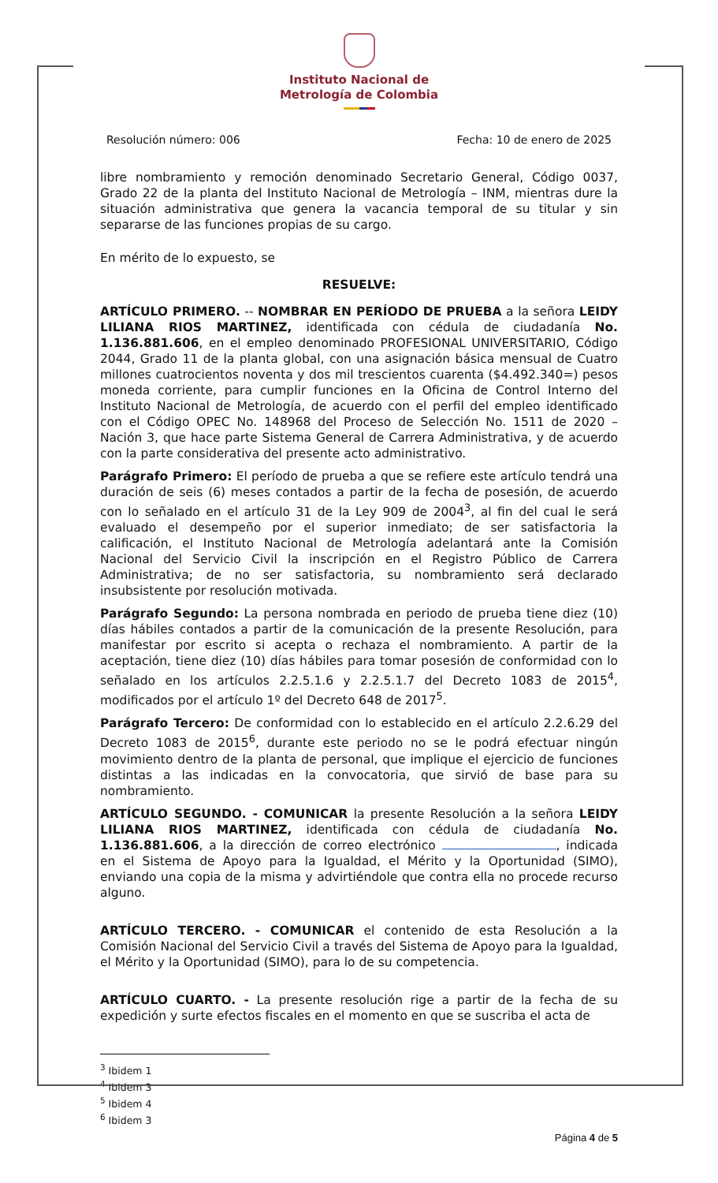Instituto Nacional de
Metrología de Colombia
Resolución número: 006 Fecha: 10 de enero de 2025
libre nombramiento y remoción denominado Secretario General, Código 0037, Grado 22 de la planta del Instituto Nacional de Metrología – INM, mientras dure la situación administrativa que genera la vacancia temporal de su titular y sin separarse de las funciones propias de su cargo.
En mérito de lo expuesto, se
RESUELVE:
ARTÍCULO PRIMERO. -- NOMBRAR EN PERÍODO DE PRUEBA a la señora LEIDY LILIANA RIOS MARTINEZ, identificada con cédula de ciudadanía No. 1.136.881.606, en el empleo denominado PROFESIONAL UNIVERSITARIO, Código 2044, Grado 11 de la planta global, con una asignación básica mensual de Cuatro millones cuatrocientos noventa y dos mil trescientos cuarenta ($4.492.340=) pesos moneda corriente, para cumplir funciones en la Oficina de Control Interno del Instituto Nacional de Metrología, de acuerdo con el perfil del empleo identificado con el Código OPEC No. 148968 del Proceso de Selección No. 1511 de 2020 – Nación 3, que hace parte Sistema General de Carrera Administrativa, y de acuerdo con la parte considerativa del presente acto administrativo.
Parágrafo Primero: El período de prueba a que se refiere este artículo tendrá una duración de seis (6) meses contados a partir de la fecha de posesión, de acuerdo con lo señalado en el artículo 31 de la Ley 909 de 2004<sup>3</sup>, al fin del cual le será evaluado el desempeño por el superior inmediato; de ser satisfactoria la calificación, el Instituto Nacional de Metrología adelantará ante la Comisión Nacional del Servicio Civil la inscripción en el Registro Público de Carrera Administrativa; de no ser satisfactoria, su nombramiento será declarado insubsistente por resolución motivada.
Parágrafo Segundo: La persona nombrada en periodo de prueba tiene diez (10) días hábiles contados a partir de la comunicación de la presente Resolución, para manifestar por escrito si acepta o rechaza el nombramiento. A partir de la aceptación, tiene diez (10) días hábiles para tomar posesión de conformidad con lo señalado en los artículos 2.2.5.1.6 y 2.2.5.1.7 del Decreto 1083 de 2015<sup>4</sup>, modificados por el artículo 1º del Decreto 648 de 2017<sup>5</sup>.
Parágrafo Tercero: De conformidad con lo establecido en el artículo 2.2.6.29 del Decreto 1083 de 2015<sup>6</sup>, durante este periodo no se le podrá efectuar ningún movimiento dentro de la planta de personal, que implique el ejercicio de funciones distintas a las indicadas en la convocatoria, que sirvió de base para su nombramiento.
ARTÍCULO SEGUNDO. - COMUNICAR la presente Resolución a la señora LEIDY LILIANA RIOS MARTINEZ, identificada con cédula de ciudadanía No. 1.136.881.606, a la dirección de correo electrónico , indicada en el Sistema de Apoyo para la Igualdad, el Mérito y la Oportunidad (SIMO), enviando una copia de la misma y advirtiéndole que contra ella no procede recurso alguno.
ARTÍCULO TERCERO. - COMUNICAR el contenido de esta Resolución a la Comisión Nacional del Servicio Civil a través del Sistema de Apoyo para la Igualdad, el Mérito y la Oportunidad (SIMO), para lo de su competencia.
ARTÍCULO CUARTO. - La presente resolución rige a partir de la fecha de su expedición y surte efectos fiscales en el momento en que se suscriba el acta de
<sup>3</sup> Ibidem 1
<sup>4</sup> Ibidem 3
<sup>5</sup> Ibidem 4
<sup>6</sup> Ibidem 3
Página 4 de 5